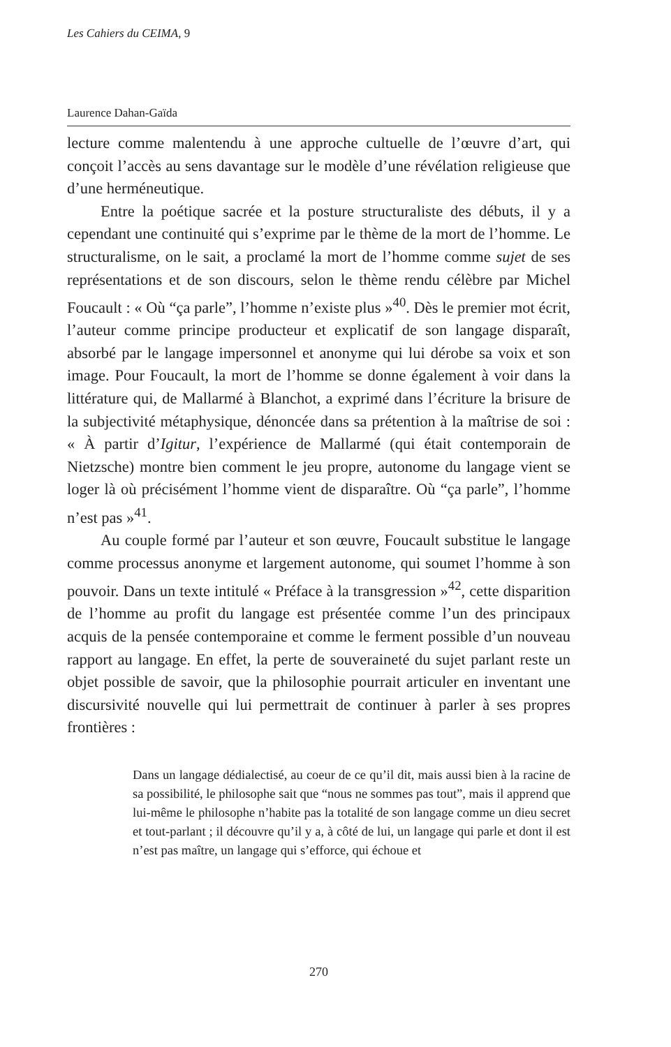Les Cahiers du CEIMA, 9
Laurence Dahan-Gaïda
lecture comme malentendu à une approche cultuelle de l’œuvre d’art, qui conçoit l’accès au sens davantage sur le modèle d’une révélation religieuse que d’une herméneutique.
Entre la poétique sacrée et la posture structuraliste des débuts, il y a cependant une continuité qui s’exprime par le thème de la mort de l’homme. Le structuralisme, on le sait, a proclamé la mort de l’homme comme sujet de ses représentations et de son discours, selon le thème rendu célèbre par Michel Foucault : « Où “ça parle”, l’homme n’existe plus »<sup>40</sup>. Dès le premier mot écrit, l’auteur comme principe producteur et explicatif de son langage disparaît, absorbé par le langage impersonnel et anonyme qui lui dérobe sa voix et son image. Pour Foucault, la mort de l’homme se donne également à voir dans la littérature qui, de Mallarmé à Blanchot, a exprimé dans l’écriture la brisure de la subjectivité métaphysique, dénoncée dans sa prétention à la maîtrise de soi : « À partir d’Igitur, l’expérience de Mallarmé (qui était contemporain de Nietzsche) montre bien comment le jeu propre, autonome du langage vient se loger là où précisément l’homme vient de disparaître. Où “ça parle”, l’homme n’est pas »<sup>41</sup>.
Au couple formé par l’auteur et son œuvre, Foucault substitue le langage comme processus anonyme et largement autonome, qui soumet l’homme à son pouvoir. Dans un texte intitulé « Préface à la transgression »<sup>42</sup>, cette disparition de l’homme au profit du langage est présentée comme l’un des principaux acquis de la pensée contemporaine et comme le ferment possible d’un nouveau rapport au langage. En effet, la perte de souveraineté du sujet parlant reste un objet possible de savoir, que la philosophie pourrait articuler en inventant une discursivité nouvelle qui lui permettrait de continuer à parler à ses propres frontières :
Dans un langage dédialectisé, au coeur de ce qu’il dit, mais aussi bien à la racine de sa possibilité, le philosophe sait que “nous ne sommes pas tout”, mais il apprend que lui-même le philosophe n’habite pas la totalité de son langage comme un dieu secret et tout-parlant ; il découvre qu’il y a, à côté de lui, un langage qui parle et dont il est n’est pas maître, un langage qui s’efforce, qui échoue et
270